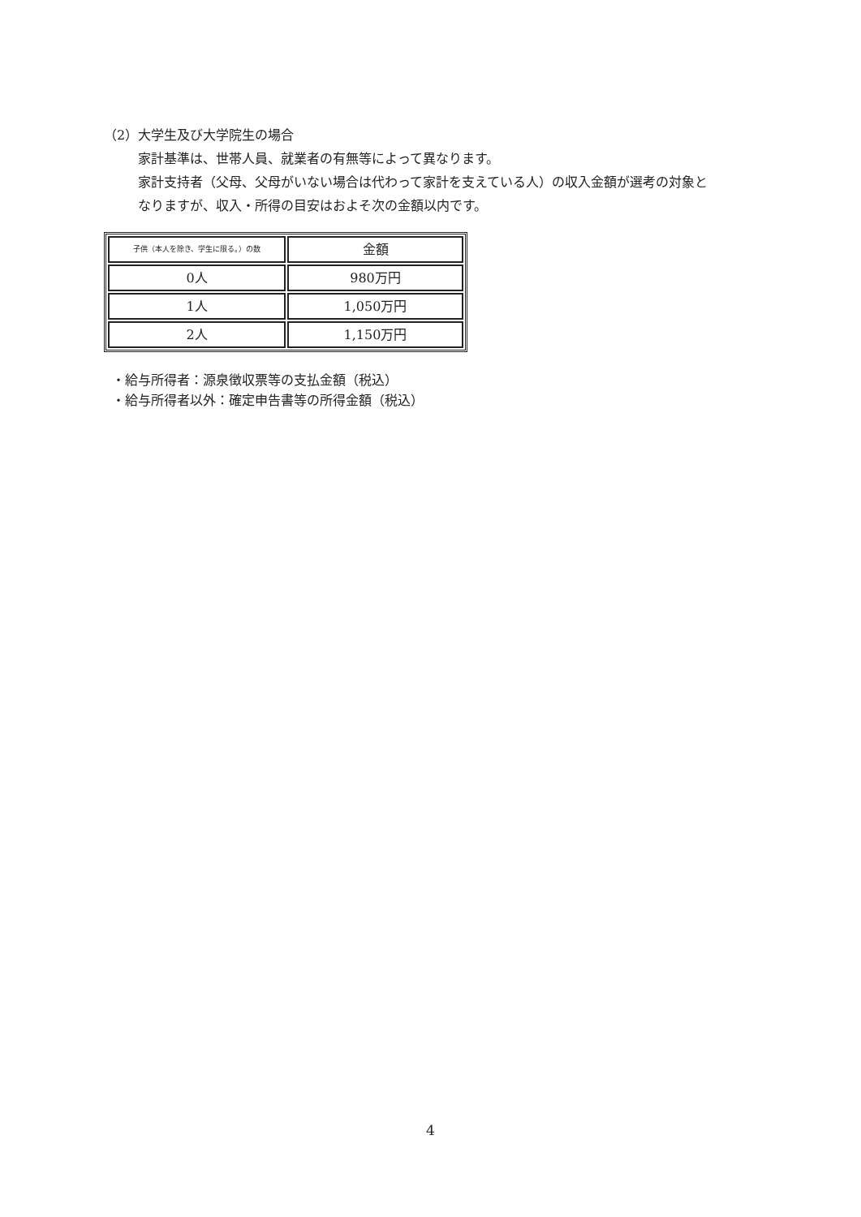（2）大学生及び大学院生の場合
家計基準は、世帯人員、就業者の有無等によって異なります。
家計支持者（父母、父母がいない場合は代わって家計を支えている人）の収入金額が選考の対象と
なりますが、収入・所得の目安はおよそ次の金額以内です。
| 子供（本人を除き、学生に限る。）の数 | 金額 |
| 0人 | 980万円 |
| 1人 | 1,050万円 |
| 2人 | 1,150万円 |
・給与所得者：源泉徴収票等の支払金額（税込）
・給与所得者以外：確定申告書等の所得金額（税込）
4